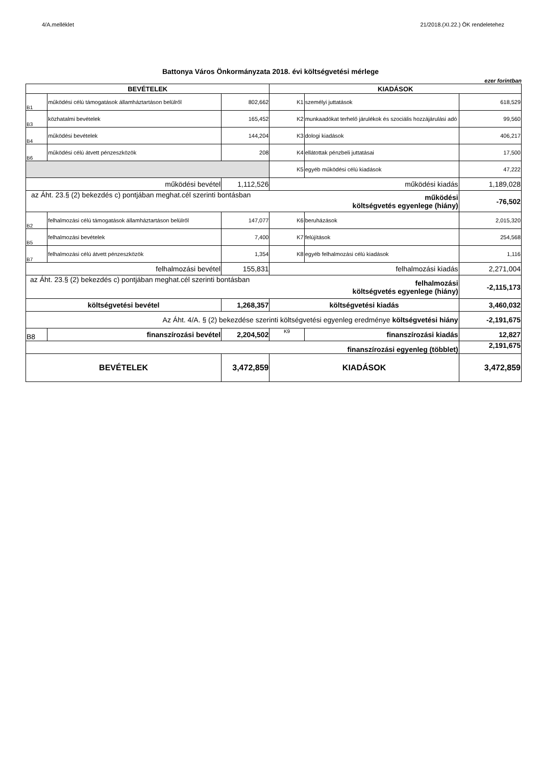4/A.melléklet 21/2018.(XI.22.) ÖK rendeletehez
Battonya Város Önkormányzata 2018. évi költségvetési mérlege
ezer forintban
| BEVÉTELEK | | | KIADÁSOK | | |
| --- | --- | --- | --- | --- | --- |
| B1 | működési célú támogatások államháztartáson belülről | 802,662 | K1 | személyi juttatások | 618,529 |
| B3 | közhatalmi bevételek | 165,452 | K2 | munkaadókat terhelő járulékok és szociális hozzájárulási adó | 99,560 |
| B4 | működési bevételek | 144,204 | K3 | dologi kiadások | 406,217 |
| B6 | működési célú átvett pénzeszközök | 208 | K4 | ellátottak pénzbeli juttatásai | 17,500 |
| | | | K5 | egyéb működési célú kiadások | 47,222 |
| működési bevétel | | 1,112,526 | működési kiadás | | 1,189,028 |
| az Áht. 23.§ (2) bekezdés c) pontjában meghat.cél szerinti bontásban | | | | működési költségvetés egyenlege (hiány) | -76,502 |
| B2 | felhalmozási célú támogatások államháztartáson belülről | 147,077 | K6 | beruházások | 2,015,320 |
| B5 | felhalmozási bevételek | 7,400 | K7 | felújítások | 254,568 |
| B7 | felhalmozási célú átvett pénzeszközök | 1,354 | K8 | egyéb felhalmozási célú kiadások | 1,116 |
| felhalmozási bevétel | | 155,831 | felhalmozási kiadás | | 2,271,004 |
| az Áht. 23.§ (2) bekezdés c) pontjában meghat.cél szerinti bontásban | | | | felhalmozási költségvetés egyenlege (hiány) | -2,115,173 |
| költségvetési bevétel | | 1,268,357 | költségvetési kiadás | | 3,460,032 |
| Az Áht. 4/A. § (2) bekezdése szerinti költségvetési egyenleg eredménye költségvetési hiány | | | | | -2,191,675 |
| B8 | finanszírozási bevétel | 2,204,502 | K9 | finanszírozási kiadás | 12,827 |
| finanszírozási egyenleg (többlet) | | | | | 2,191,675 |
| BEVÉTELEK | | 3,472,859 | KIADÁSOK | | 3,472,859 |